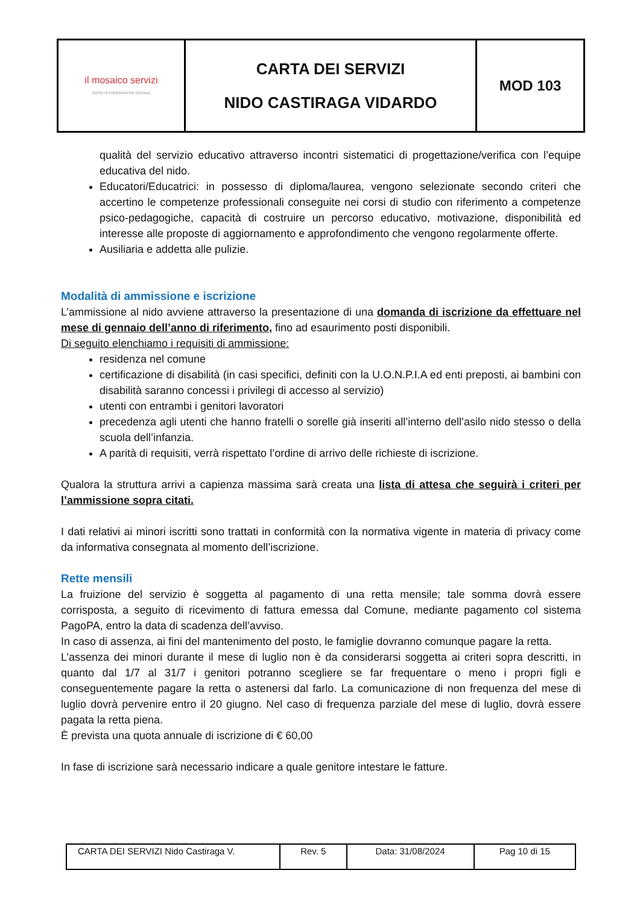| il mosaico servizi SOCIETÀ COOPERATIVA SOCIALE | CARTA DEI SERVIZI NIDO CASTIRAGA VIDARDO | MOD 103 |
qualità del servizio educativo attraverso incontri sistematici di progettazione/verifica con l’equipe educativa del nido.
Educatori/Educatrici: in possesso di diploma/laurea, vengono selezionate secondo criteri che accertino le competenze professionali conseguite nei corsi di studio con riferimento a competenze psico-pedagogiche, capacità di costruire un percorso educativo, motivazione, disponibilità ed interesse alle proposte di aggiornamento e approfondimento che vengono regolarmente offerte.
Ausiliaria e addetta alle pulizie.
Modalità di ammissione e iscrizione
L’ammissione al nido avviene attraverso la presentazione di una domanda di iscrizione da effettuare nel mese di gennaio dell’anno di riferimento, fino ad esaurimento posti disponibili.
Di seguito elenchiamo i requisiti di ammissione:
residenza nel comune
certificazione di disabilità (in casi specifici, definiti con la U.O.N.P.I.A ed enti preposti, ai bambini con disabilità saranno concessi i privilegi di accesso al servizio)
utenti con entrambi i genitori lavoratori
precedenza agli utenti che hanno fratelli o sorelle già inseriti all’interno dell’asilo nido stesso o della scuola dell’infanzia.
A parità di requisiti, verrà rispettato l’ordine di arrivo delle richieste di iscrizione.
Qualora la struttura arrivi a capienza massima sarà creata una lista di attesa che seguirà i criteri per l’ammissione sopra citati.
I dati relativi ai minori iscritti sono trattati in conformità con la normativa vigente in materia di privacy come da informativa consegnata al momento dell’iscrizione.
Rette mensili
La fruizione del servizio è soggetta al pagamento di una retta mensile; tale somma dovrà essere corrisposta, a seguito di ricevimento di fattura emessa dal Comune, mediante pagamento col sistema PagoPA, entro la data di scadenza dell’avviso.
In caso di assenza, ai fini del mantenimento del posto, le famiglie dovranno comunque pagare la retta.
L’assenza dei minori durante il mese di luglio non è da considerarsi soggetta ai criteri sopra descritti, in quanto dal 1/7 al 31/7 i genitori potranno scegliere se far frequentare o meno i propri figli e conseguentemente pagare la retta o astenersi dal farlo. La comunicazione di non frequenza del mese di luglio dovrà pervenire entro il 20 giugno. Nel caso di frequenza parziale del mese di luglio, dovrà essere pagata la retta piena.
È prevista una quota annuale di iscrizione di € 60,00
In fase di iscrizione sarà necessario indicare a quale genitore intestare le fatture.
| CARTA DEI SERVIZI Nido Castiraga V. | Rev. 5 | Data: 31/08/2024 | Pag 10 di 15 |